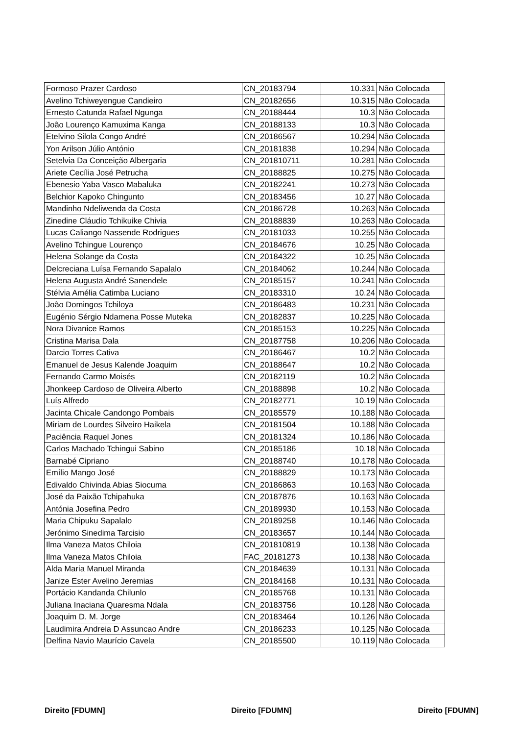| Formoso Prazer Cardoso | CN_20183794 | 10.331 | Não Colocada |
| Avelino Tchiweyengue Candieiro | CN_20182656 | 10.315 | Não Colocada |
| Ernesto Catunda Rafael Ngunga | CN_20188444 | 10.3 | Não Colocada |
| João Lourenço Kamuxima Kanga | CN_20188133 | 10.3 | Não Colocada |
| Etelvino Silola Congo André | CN_20186567 | 10.294 | Não Colocada |
| Yon Arilson Júlio António | CN_20181838 | 10.294 | Não Colocada |
| Setelvia Da Conceição Albergaria | CN_201810711 | 10.281 | Não Colocada |
| Ariete Cecília José Petrucha | CN_20188825 | 10.275 | Não Colocada |
| Ebenesio Yaba Vasco Mabaluka | CN_20182241 | 10.273 | Não Colocada |
| Belchior Kapoko Chingunto | CN_20183456 | 10.27 | Não Colocada |
| Mandinho Ndeliwenda da Costa | CN_20186728 | 10.263 | Não Colocada |
| Zinedine Cláudio Tchikuike Chivia | CN_20188839 | 10.263 | Não Colocada |
| Lucas Caliango Nassende Rodrigues | CN_20181033 | 10.255 | Não Colocada |
| Avelino Tchingue Lourenço | CN_20184676 | 10.25 | Não Colocada |
| Helena Solange da Costa | CN_20184322 | 10.25 | Não Colocada |
| Delcreciana Luísa Fernando Sapalalo | CN_20184062 | 10.244 | Não Colocada |
| Helena Augusta André Sanendele | CN_20185157 | 10.241 | Não Colocada |
| Stélvia Amélia Catimba Luciano | CN_20183310 | 10.24 | Não Colocada |
| João Domingos Tchiloya | CN_20186483 | 10.231 | Não Colocada |
| Eugénio Sérgio Ndamena Posse Muteka | CN_20182837 | 10.225 | Não Colocada |
| Nora Divanice Ramos | CN_20185153 | 10.225 | Não Colocada |
| Cristina Marisa Dala | CN_20187758 | 10.206 | Não Colocada |
| Darcio Torres Cativa | CN_20186467 | 10.2 | Não Colocada |
| Emanuel de Jesus Kalende Joaquim | CN_20188647 | 10.2 | Não Colocada |
| Fernando Carmo Moisés | CN_20182119 | 10.2 | Não Colocada |
| Jhonkeep Cardoso de Oliveira Alberto | CN_20188898 | 10.2 | Não Colocada |
| Luís Alfredo | CN_20182771 | 10.19 | Não Colocada |
| Jacinta Chicale Candongo Pombais | CN_20185579 | 10.188 | Não Colocada |
| Miriam de Lourdes Silveiro Haikela | CN_20181504 | 10.188 | Não Colocada |
| Paciência Raquel Jones | CN_20181324 | 10.186 | Não Colocada |
| Carlos Machado Tchingui Sabino | CN_20185186 | 10.18 | Não Colocada |
| Barnabé Cipriano | CN_20188740 | 10.178 | Não Colocada |
| Emílio Mango José | CN_20188829 | 10.173 | Não Colocada |
| Edivaldo Chivinda Abias Siocuma | CN_20186863 | 10.163 | Não Colocada |
| José da Paixão Tchipahuka | CN_20187876 | 10.163 | Não Colocada |
| Antónia Josefina Pedro | CN_20189930 | 10.153 | Não Colocada |
| Maria Chipuku Sapalalo | CN_20189258 | 10.146 | Não Colocada |
| Jerónimo Sinedima Tarcisio | CN_20183657 | 10.144 | Não Colocada |
| Ilma Vaneza Matos Chiloia | CN_201810819 | 10.138 | Não Colocada |
| Ilma Vaneza Matos Chiloia | FAC_20181273 | 10.138 | Não Colocada |
| Alda Maria Manuel Miranda | CN_20184639 | 10.131 | Não Colocada |
| Janize Ester Avelino Jeremias | CN_20184168 | 10.131 | Não Colocada |
| Portácio Kandanda Chilunlo | CN_20185768 | 10.131 | Não Colocada |
| Juliana Inaciana Quaresma Ndala | CN_20183756 | 10.128 | Não Colocada |
| Joaquim D. M. Jorge | CN_20183464 | 10.126 | Não Colocada |
| Laudimira Andreia D Assuncao Andre | CN_20186233 | 10.125 | Não Colocada |
| Delfina Navio Maurício Cavela | CN_20185500 | 10.119 | Não Colocada |
Direito [FDUMN] Direito [FDUMN] Direito [FDUMN]